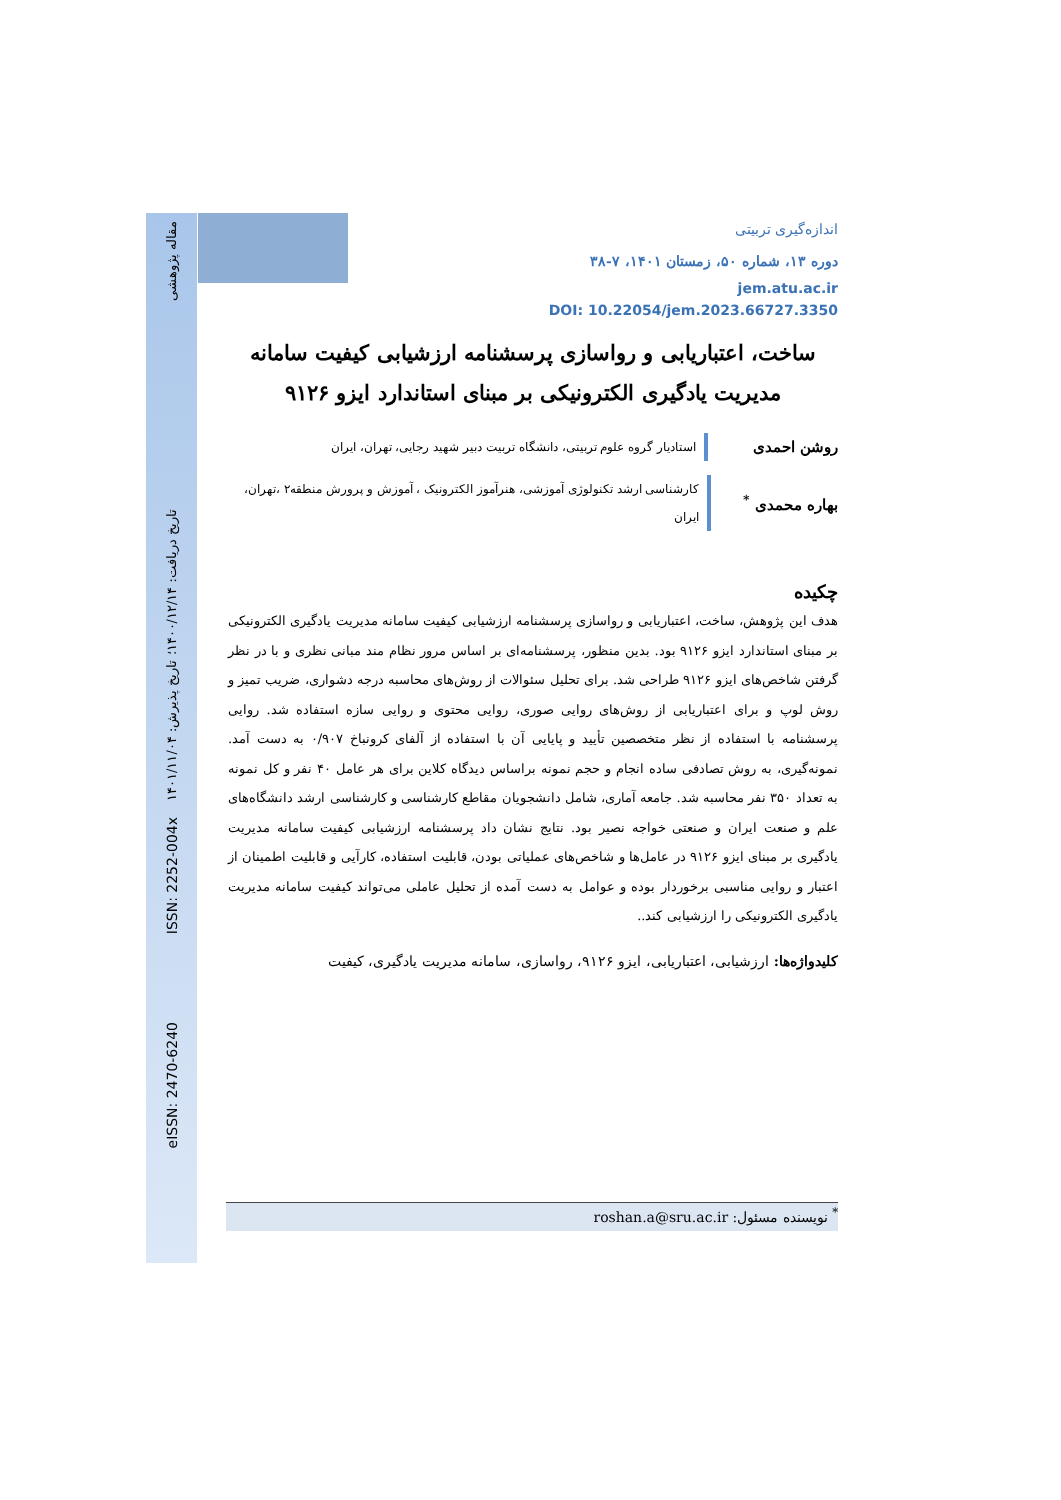مقاله پژوهشی
تاریخ دریافت: ۱۴۰۰/۱۲/۱۴؛ تاریخ پذیرش: ۱۴۰۱/۱۱/۰۴
ISSN: 2252-004x
eISSN: 2470-6240
اندازه‌گیری تربیتی
دوره ۱۳، شماره ۵۰، زمستان ۱۴۰۱، ۷-۳۸
jem.atu.ac.ir
DOI: 10.22054/jem.2023.66727.3350
ساخت، اعتباریابی و رواسازی پرسشنامه ارزشیابی کیفیت سامانه مدیریت یادگیری الکترونیکی بر مبنای استاندارد ایزو ۹۱۲۶
روشن احمدی
استادیار گروه علوم تربیتی، دانشگاه تربیت دبیر شهید رجایی، تهران، ایران
بهاره محمدی <sup>*</sup>
کارشناسی ارشد تکنولوژی آموزشی، هنرآموز الکترونیک ، آموزش و پرورش منطقه۲ ،تهران، ایران
چکیده
هدف این پژوهش، ساخت، اعتباریابی و رواسازی پرسشنامه ارزشیابی کیفیت سامانه مدیریت یادگیری الکترونیکی بر مبنای استاندارد ایزو ۹۱۲۶ بود. بدین منظور، پرسشنامه‌ای بر اساس مرور نظام مند مبانی نظری و با در نظر گرفتن شاخص‌های ایزو ۹۱۲۶ طراحی شد. برای تحلیل سئوالات از روش‌های محاسبه درجه دشواری، ضریب تمیز و روش لوپ و برای اعتباریابی از روش‌های روایی صوری، روایی محتوی و روایی سازه استفاده شد. روایی پرسشنامه با استفاده از نظر متخصصین تأیید و پایایی آن با استفاده از آلفای کرونباخ ۰/۹۰۷ به دست آمد. نمونه‌گیری، به روش تصادفی ساده انجام و حجم نمونه براساس دیدگاه کلاین برای هر عامل ۴۰ نفر و کل نمونه به تعداد ۳۵۰ نفر محاسبه شد. جامعه آماری، شامل دانشجویان مقاطع کارشناسی و کارشناسی ارشد دانشگاه‌های علم و صنعت ایران و صنعتی خواجه نصیر بود. نتایج نشان داد پرسشنامه ارزشیابی کیفیت سامانه مدیریت یادگیری بر مبنای ایزو ۹۱۲۶ در عامل‌ها و شاخص‌های عملیاتی بودن، قابلیت استفاده، کارآیی و قابلیت اطمینان از اعتبار و روایی مناسبی برخوردار بوده و عوامل به دست آمده از تحلیل عاملی می‌تواند کیفیت سامانه مدیریت یادگیری الکترونیکی را ارزشیابی کند..
کلیدواژه‌ها: ارزشیابی، اعتباریابی، ایزو ۹۱۲۶، رواسازی، سامانه مدیریت یادگیری، کیفیت
<sup>*</sup> نویسنده مسئول: roshan.a@sru.ac.ir